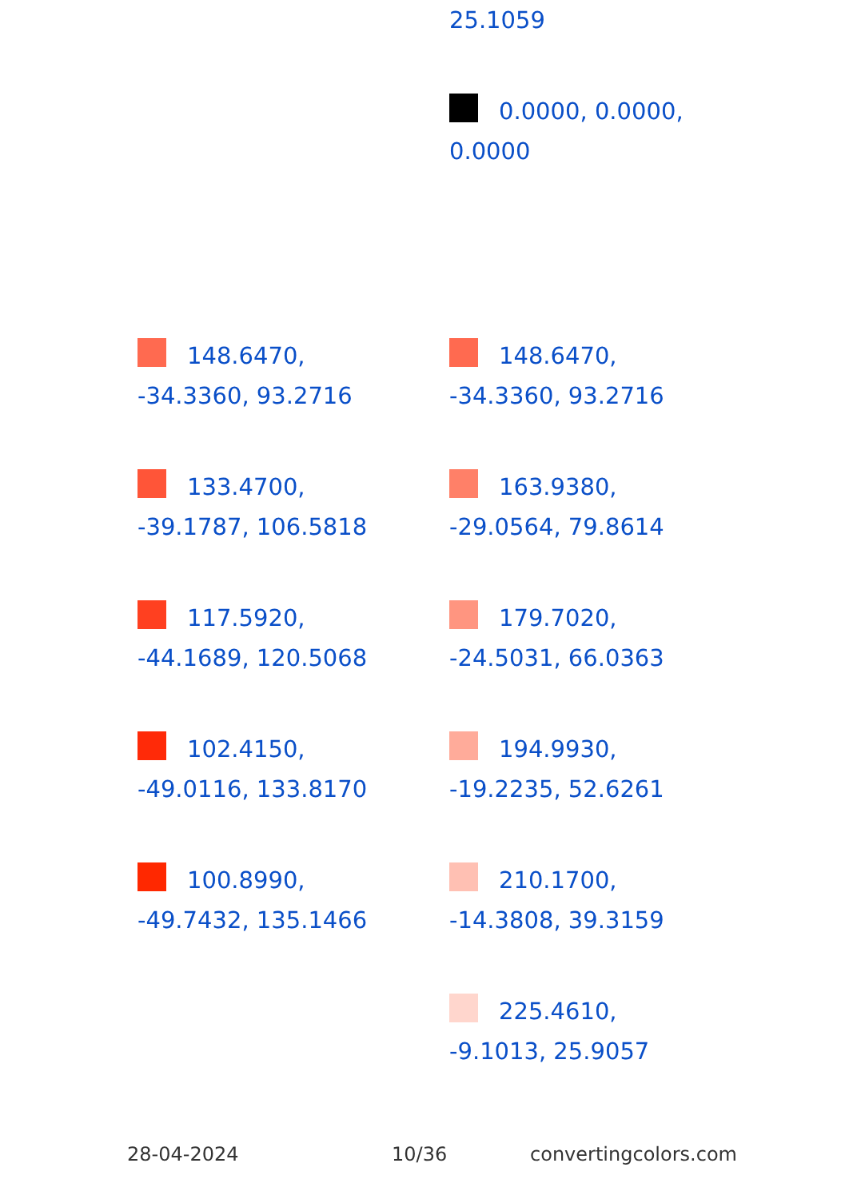25.1059
0.0000, 0.0000, 0.0000
148.6470, -34.3360, 93.2716
148.6470, -34.3360, 93.2716
133.4700, -39.1787, 106.5818
163.9380, -29.0564, 79.8614
117.5920, -44.1689, 120.5068
179.7020, -24.5031, 66.0363
102.4150, -49.0116, 133.8170
194.9930, -19.2235, 52.6261
100.8990, -49.7432, 135.1466
210.1700, -14.3808, 39.3159
225.4610, -9.1013, 25.9057
28-04-2024 10/36 convertingcolors.com